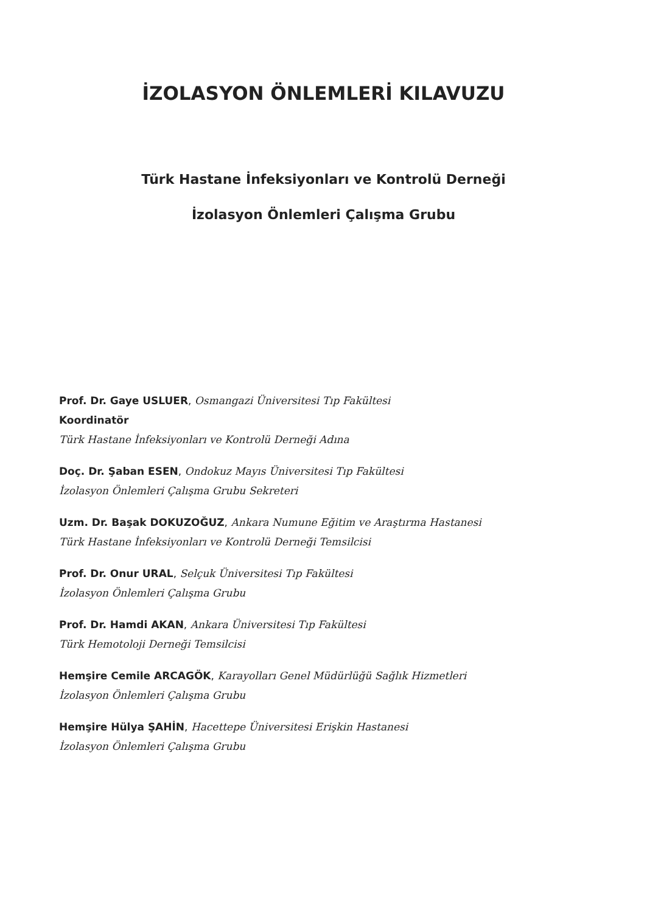İZOLASYON ÖNLEMLERİ KILAVUZU
Türk Hastane İnfeksiyonları ve Kontrolü Derneği
İzolasyon Önlemleri Çalışma Grubu
Prof. Dr. Gaye USLUER, Osmangazi Üniversitesi Tıp Fakültesi
Koordinatör
Türk Hastane İnfeksiyonları ve Kontrolü Derneği Adına
Doç. Dr. Şaban ESEN, Ondokuz Mayıs Üniversitesi Tıp Fakültesi
İzolasyon Önlemleri Çalışma Grubu Sekreteri
Uzm. Dr. Başak DOKUZOĞUZ, Ankara Numune Eğitim ve Araştırma Hastanesi
Türk Hastane İnfeksiyonları ve Kontrolü Derneği Temsilcisi
Prof. Dr. Onur URAL, Selçuk Üniversitesi Tıp Fakültesi
İzolasyon Önlemleri Çalışma Grubu
Prof. Dr. Hamdi AKAN, Ankara Üniversitesi Tıp Fakültesi
Türk Hemotoloji Derneği Temsilcisi
Hemşire Cemile ARCAGÖK, Karayolları Genel Müdürlüğü Sağlık Hizmetleri
İzolasyon Önlemleri Çalışma Grubu
Hemşire Hülya ŞAHİN, Hacettepe Üniversitesi Erişkin Hastanesi
İzolasyon Önlemleri Çalışma Grubu